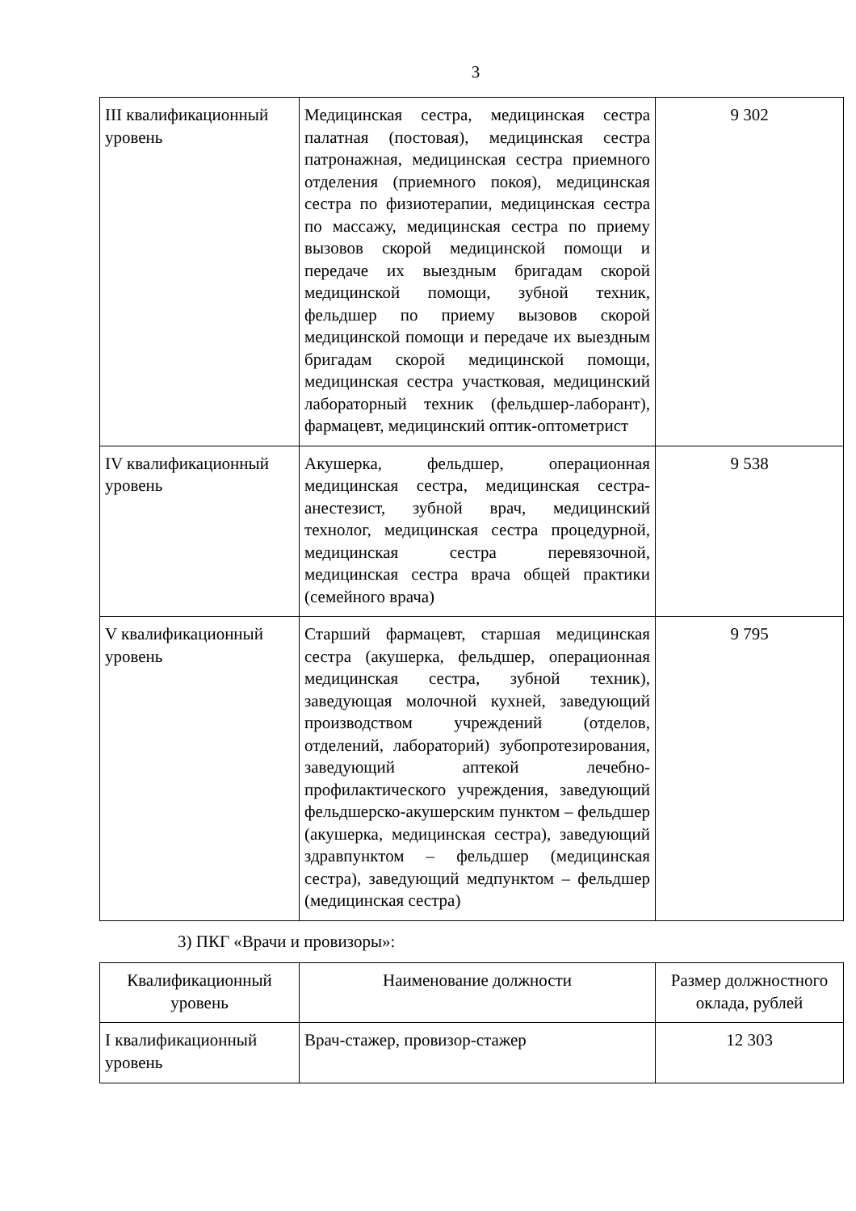3
| III квалификационный уровень | Медицинская сестра, медицинская сестра палатная (постовая), медицинская сестра патронажная, медицинская сестра приемного отделения (приемного покоя), медицинская сестра по физиотерапии, медицинская сестра по массажу, медицинская сестра по приему вызовов скорой медицинской помощи и передаче их выездным бригадам скорой медицинской помощи, зубной техник, фельдшер по приему вызовов скорой медицинской помощи и передаче их выездным бригадам скорой медицинской помощи, медицинская сестра участковая, медицинский лабораторный техник (фельдшер-лаборант), фармацевт, медицинский оптик-оптометрист | 9 302 |
| IV квалификационный уровень | Акушерка, фельдшер, операционная медицинская сестра, медицинская сестра-анестезист, зубной врач, медицинский технолог, медицинская сестра процедурной, медицинская сестра перевязочной, медицинская сестра врача общей практики (семейного врача) | 9 538 |
| V квалификационный уровень | Старший фармацевт, старшая медицинская сестра (акушерка, фельдшер, операционная медицинская сестра, зубной техник), заведующая молочной кухней, заведующий производством учреждений (отделов, отделений, лабораторий) зубопротезирования, заведующий аптекой лечебно-профилактического учреждения, заведующий фельдшерско-акушерским пунктом – фельдшер (акушерка, медицинская сестра), заведующий здравпунктом – фельдшер (медицинская сестра), заведующий медпунктом – фельдшер (медицинская сестра) | 9 795 |
3) ПКГ «Врачи и провизоры»:
| Квалификационный уровень | Наименование должности | Размер должностного оклада, рублей |
| I квалификационный уровень | Врач-стажер, провизор-стажер | 12 303 |